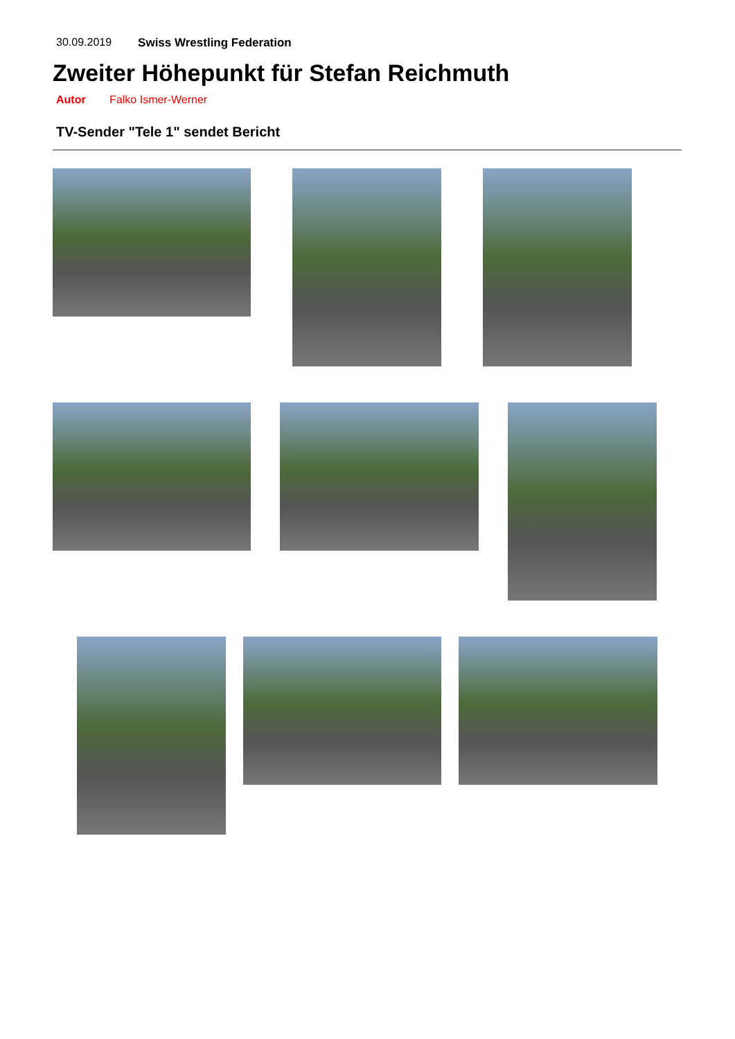30.09.2019 Swiss Wrestling Federation
Zweiter Höhepunkt für Stefan Reichmuth
Autor Falko Ismer-Werner
TV-Sender "Tele 1" sendet Bericht